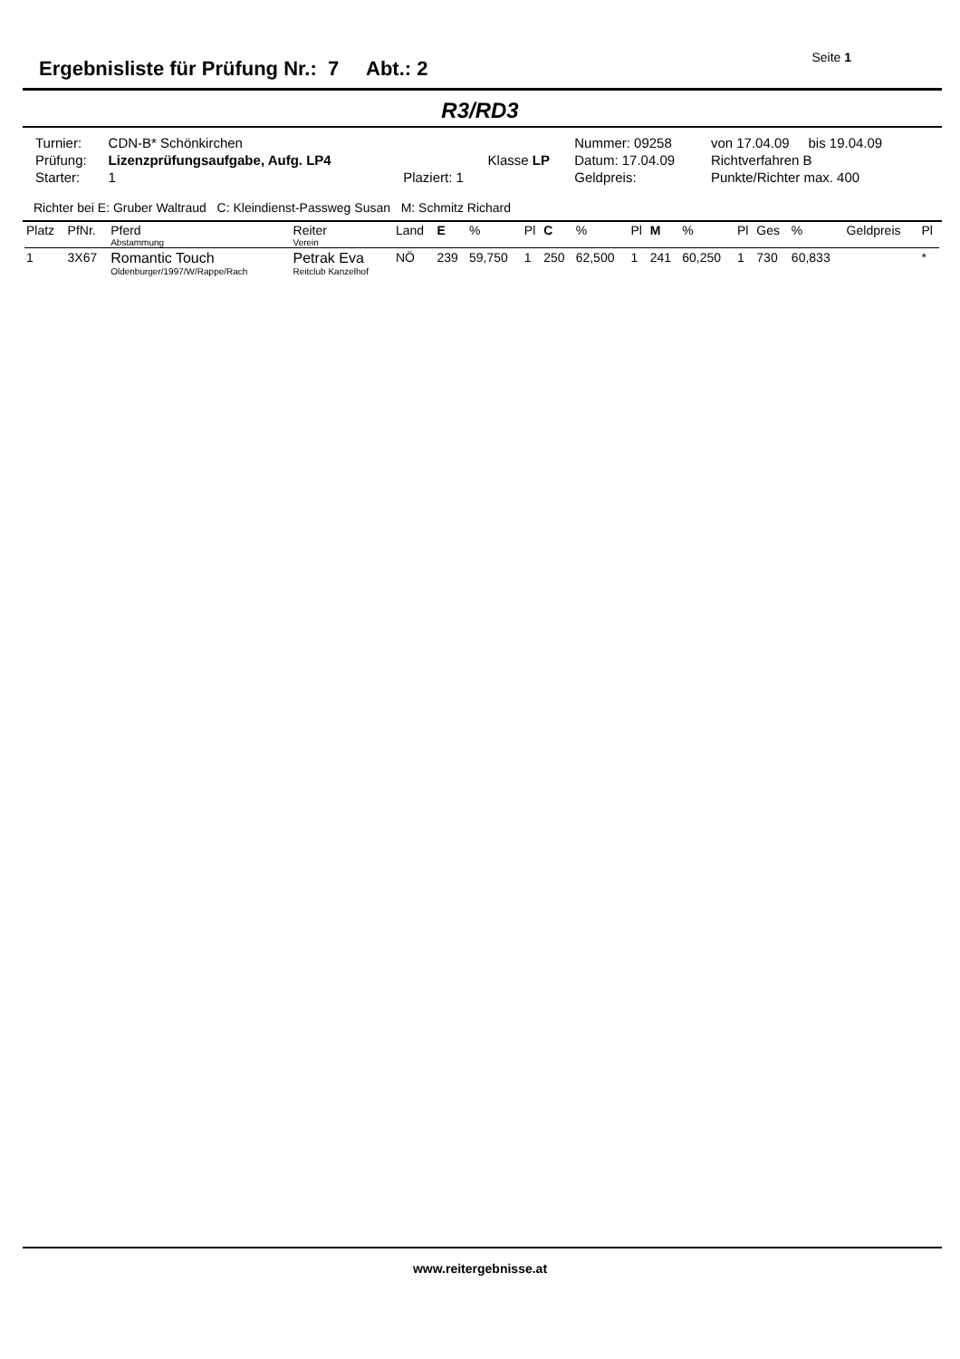Ergebnisliste für Prüfung Nr.: 7 Abt.: 2
Seite 1
R3/RD3
| Turnier: | CDN-B* Schönkirchen | | | Nummer: 09258 | von 17.04.09 bis 19.04.09 |
| Prüfung: | Lizenzprüfungsaufgabe, Aufg. LP4 | | Klasse LP | Datum: 17.04.09 | Richtverfahren B |
| Starter: | 1 | Plaziert: 1 | | Geldpreis: | Punkte/Richter max. 400 |
Richter bei E: Gruber Waltraud C: Kleindienst-Passweg Susan M: Schmitz Richard
| Platz | PfNr. | Pferd Abstammung | Reiter Verein | Land | E | % | Pl | C | % | Pl | M | % | Pl | Ges | % | Geldpreis | Pl |
| --- | --- | --- | --- | --- | --- | --- | --- | --- | --- | --- | --- | --- | --- | --- | --- | --- | --- |
| 1 | 3X67 | Romantic Touch Oldenburger/1997/W/Rappe/Rach | Petrak Eva Reitclub Kanzelhof | NÖ | 239 | 59,750 | 1 | 250 | 62,500 | 1 | 241 | 60,250 | 1 | 730 | 60,833 | | * |
www.reitergebnisse.at